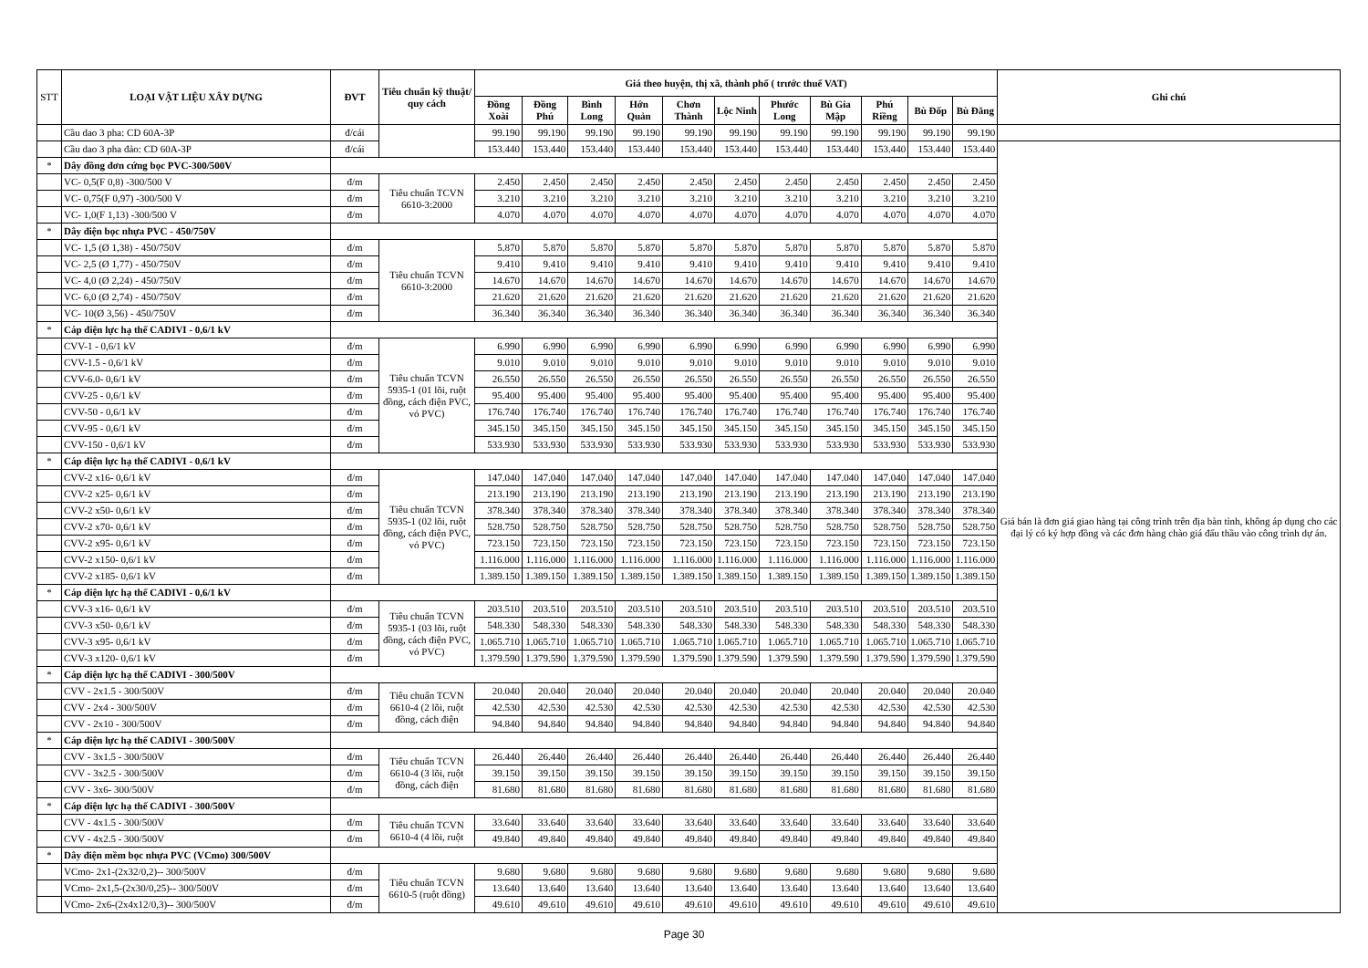| STT | LOẠI VẬT LIỆU XÂY DỰNG | ĐVT | Tiêu chuẩn kỹ thuật/ quy cách | Giá theo huyện, thị xã, thành phố ( trước thuế VAT) | | | | | | | | | | | Ghi chú |
| --- | --- | --- | --- | --- | --- | --- | --- | --- | --- | --- | --- | --- | --- | --- | --- |
| | | | | Đồng Xoài | Đồng Phú | Bình Long | Hớn Quản | Chơn Thành | Lộc Ninh | Phước Long | Bù Gia Mập | Phú Riềng | Bù Đốp | Bù Đăng | |
| | Cầu dao 3 pha: CD 60A-3P | đ/cái | | 99.190 | 99.190 | 99.190 | 99.190 | 99.190 | 99.190 | 99.190 | 99.190 | 99.190 | 99.190 | 99.190 | |
| | Cầu dao 3 pha đảo: CD 60A-3P | đ/cái | | 153.440 | 153.440 | 153.440 | 153.440 | 153.440 | 153.440 | 153.440 | 153.440 | 153.440 | 153.440 | 153.440 | Giá bán là đơn giá giao hàng tại công trình trên địa bàn tỉnh, không áp dụng cho các đại lý có ký hợp đồng và các đơn hàng chào giá đấu thầu vào công trình dự án. |
| * | Dây đồng đơn cứng bọc PVC-300/500V | | | | | | | | | | | | | | |
| | VC- 0,5(F 0,8) -300/500 V | đ/m | Tiêu chuẩn TCVN 6610-3:2000 | 2.450 | 2.450 | 2.450 | 2.450 | 2.450 | 2.450 | 2.450 | 2.450 | 2.450 | 2.450 | 2.450 | |
| | VC- 0,75(F 0,97) -300/500 V | đ/m | | 3.210 | 3.210 | 3.210 | 3.210 | 3.210 | 3.210 | 3.210 | 3.210 | 3.210 | 3.210 | 3.210 | |
| | VC- 1,0(F 1,13) -300/500 V | đ/m | | 4.070 | 4.070 | 4.070 | 4.070 | 4.070 | 4.070 | 4.070 | 4.070 | 4.070 | 4.070 | 4.070 | |
| * | Dây điện bọc nhựa PVC - 450/750V | | | | | | | | | | | | | | |
| | VC- 1,5 (Ø 1,38) - 450/750V | đ/m | Tiêu chuẩn TCVN 6610-3:2000 | 5.870 | 5.870 | 5.870 | 5.870 | 5.870 | 5.870 | 5.870 | 5.870 | 5.870 | 5.870 | 5.870 | |
| | VC- 2,5 (Ø 1,77) - 450/750V | đ/m | | 9.410 | 9.410 | 9.410 | 9.410 | 9.410 | 9.410 | 9.410 | 9.410 | 9.410 | 9.410 | 9.410 | |
| | VC- 4,0 (Ø 2,24) - 450/750V | đ/m | | 14.670 | 14.670 | 14.670 | 14.670 | 14.670 | 14.670 | 14.670 | 14.670 | 14.670 | 14.670 | 14.670 | |
| | VC- 6,0 (Ø 2,74) - 450/750V | đ/m | | 21.620 | 21.620 | 21.620 | 21.620 | 21.620 | 21.620 | 21.620 | 21.620 | 21.620 | 21.620 | 21.620 | |
| | VC- 10(Ø 3,56) - 450/750V | đ/m | | 36.340 | 36.340 | 36.340 | 36.340 | 36.340 | 36.340 | 36.340 | 36.340 | 36.340 | 36.340 | 36.340 | |
| * | Cáp điện lực hạ thế CADIVI - 0,6/1 kV | | | | | | | | | | | | | | |
| | CVV-1 - 0,6/1 kV | đ/m | Tiêu chuẩn TCVN 5935-1 (01 lõi, ruột đồng, cách điện PVC, vỏ PVC) | 6.990 | 6.990 | 6.990 | 6.990 | 6.990 | 6.990 | 6.990 | 6.990 | 6.990 | 6.990 | 6.990 | |
| | CVV-1.5 - 0,6/1 kV | đ/m | | 9.010 | 9.010 | 9.010 | 9.010 | 9.010 | 9.010 | 9.010 | 9.010 | 9.010 | 9.010 | 9.010 | |
| | CVV-6.0- 0,6/1 kV | đ/m | | 26.550 | 26.550 | 26.550 | 26.550 | 26.550 | 26.550 | 26.550 | 26.550 | 26.550 | 26.550 | 26.550 | |
| | CVV-25 - 0,6/1 kV | đ/m | | 95.400 | 95.400 | 95.400 | 95.400 | 95.400 | 95.400 | 95.400 | 95.400 | 95.400 | 95.400 | 95.400 | |
| | CVV-50 - 0,6/1 kV | đ/m | | 176.740 | 176.740 | 176.740 | 176.740 | 176.740 | 176.740 | 176.740 | 176.740 | 176.740 | 176.740 | 176.740 | |
| | CVV-95 - 0,6/1 kV | đ/m | | 345.150 | 345.150 | 345.150 | 345.150 | 345.150 | 345.150 | 345.150 | 345.150 | 345.150 | 345.150 | 345.150 | |
| | CVV-150 - 0,6/1 kV | đ/m | | 533.930 | 533.930 | 533.930 | 533.930 | 533.930 | 533.930 | 533.930 | 533.930 | 533.930 | 533.930 | 533.930 | |
| * | Cáp điện lực hạ thế CADIVI - 0,6/1 kV | | | | | | | | | | | | | | |
| | CVV-2 x16- 0,6/1 kV | đ/m | Tiêu chuẩn TCVN 5935-1 (02 lõi, ruột đồng, cách điện PVC, vỏ PVC) | 147.040 | 147.040 | 147.040 | 147.040 | 147.040 | 147.040 | 147.040 | 147.040 | 147.040 | 147.040 | 147.040 | |
| | CVV-2 x25- 0,6/1 kV | đ/m | | 213.190 | 213.190 | 213.190 | 213.190 | 213.190 | 213.190 | 213.190 | 213.190 | 213.190 | 213.190 | 213.190 | |
| | CVV-2 x50- 0,6/1 kV | đ/m | | 378.340 | 378.340 | 378.340 | 378.340 | 378.340 | 378.340 | 378.340 | 378.340 | 378.340 | 378.340 | 378.340 | |
| | CVV-2 x70- 0,6/1 kV | đ/m | | 528.750 | 528.750 | 528.750 | 528.750 | 528.750 | 528.750 | 528.750 | 528.750 | 528.750 | 528.750 | 528.750 | |
| | CVV-2 x95- 0,6/1 kV | đ/m | | 723.150 | 723.150 | 723.150 | 723.150 | 723.150 | 723.150 | 723.150 | 723.150 | 723.150 | 723.150 | 723.150 | |
| | CVV-2 x150- 0,6/1 kV | đ/m | | 1.116.000 | 1.116.000 | 1.116.000 | 1.116.000 | 1.116.000 | 1.116.000 | 1.116.000 | 1.116.000 | 1.116.000 | 1.116.000 | 1.116.000 | |
| | CVV-2 x185- 0,6/1 kV | đ/m | | 1.389.150 | 1.389.150 | 1.389.150 | 1.389.150 | 1.389.150 | 1.389.150 | 1.389.150 | 1.389.150 | 1.389.150 | 1.389.150 | 1.389.150 | |
| * | Cáp điện lực hạ thế CADIVI - 0,6/1 kV | | | | | | | | | | | | | | |
| | CVV-3 x16- 0,6/1 kV | đ/m | Tiêu chuẩn TCVN 5935-1 (03 lõi, ruột đồng, cách điện PVC, vỏ PVC) | 203.510 | 203.510 | 203.510 | 203.510 | 203.510 | 203.510 | 203.510 | 203.510 | 203.510 | 203.510 | 203.510 | |
| | CVV-3 x50- 0,6/1 kV | đ/m | | 548.330 | 548.330 | 548.330 | 548.330 | 548.330 | 548.330 | 548.330 | 548.330 | 548.330 | 548.330 | 548.330 | |
| | CVV-3 x95- 0,6/1 kV | đ/m | | 1.065.710 | 1.065.710 | 1.065.710 | 1.065.710 | 1.065.710 | 1.065.710 | 1.065.710 | 1.065.710 | 1.065.710 | 1.065.710 | 1.065.710 | |
| | CVV-3 x120- 0,6/1 kV | đ/m | | 1.379.590 | 1.379.590 | 1.379.590 | 1.379.590 | 1.379.590 | 1.379.590 | 1.379.590 | 1.379.590 | 1.379.590 | 1.379.590 | 1.379.590 | |
| * | Cáp điện lực hạ thế CADIVI - 300/500V | | | | | | | | | | | | | | |
| | CVV - 2x1.5 - 300/500V | đ/m | Tiêu chuẩn TCVN 6610-4 (2 lõi, ruột đồng, cách điện | 20.040 | 20.040 | 20.040 | 20.040 | 20.040 | 20.040 | 20.040 | 20.040 | 20.040 | 20.040 | 20.040 | |
| | CVV - 2x4 - 300/500V | đ/m | | 42.530 | 42.530 | 42.530 | 42.530 | 42.530 | 42.530 | 42.530 | 42.530 | 42.530 | 42.530 | 42.530 | |
| | CVV - 2x10 - 300/500V | đ/m | | 94.840 | 94.840 | 94.840 | 94.840 | 94.840 | 94.840 | 94.840 | 94.840 | 94.840 | 94.840 | 94.840 | |
| * | Cáp điện lực hạ thế CADIVI - 300/500V | | | | | | | | | | | | | | |
| | CVV - 3x1.5 - 300/500V | đ/m | Tiêu chuẩn TCVN 6610-4 (3 lõi, ruột đồng, cách điện | 26.440 | 26.440 | 26.440 | 26.440 | 26.440 | 26.440 | 26.440 | 26.440 | 26.440 | 26.440 | 26.440 | |
| | CVV - 3x2.5 - 300/500V | đ/m | | 39.150 | 39.150 | 39.150 | 39.150 | 39.150 | 39.150 | 39.150 | 39.150 | 39.150 | 39.150 | 39.150 | |
| | CVV - 3x6- 300/500V | đ/m | | 81.680 | 81.680 | 81.680 | 81.680 | 81.680 | 81.680 | 81.680 | 81.680 | 81.680 | 81.680 | 81.680 | |
| * | Cáp điện lực hạ thế CADIVI - 300/500V | | | | | | | | | | | | | | |
| | CVV - 4x1.5 - 300/500V | đ/m | Tiêu chuẩn TCVN 6610-4 (4 lõi, ruột | 33.640 | 33.640 | 33.640 | 33.640 | 33.640 | 33.640 | 33.640 | 33.640 | 33.640 | 33.640 | 33.640 | |
| | CVV - 4x2.5 - 300/500V | đ/m | | 49.840 | 49.840 | 49.840 | 49.840 | 49.840 | 49.840 | 49.840 | 49.840 | 49.840 | 49.840 | 49.840 | |
| * | Dây điện mềm bọc nhựa PVC (VCmo) 300/500V | | | | | | | | | | | | | | |
| | VCmo- 2x1-(2x32/0,2)-- 300/500V | đ/m | Tiêu chuẩn TCVN 6610-5 (ruột đồng) | 9.680 | 9.680 | 9.680 | 9.680 | 9.680 | 9.680 | 9.680 | 9.680 | 9.680 | 9.680 | 9.680 | |
| | VCmo- 2x1,5-(2x30/0,25)-- 300/500V | đ/m | | 13.640 | 13.640 | 13.640 | 13.640 | 13.640 | 13.640 | 13.640 | 13.640 | 13.640 | 13.640 | 13.640 | |
| | VCmo- 2x6-(2x4x12/0,3)-- 300/500V | đ/m | | 49.610 | 49.610 | 49.610 | 49.610 | 49.610 | 49.610 | 49.610 | 49.610 | 49.610 | 49.610 | 49.610 | |
Page 30